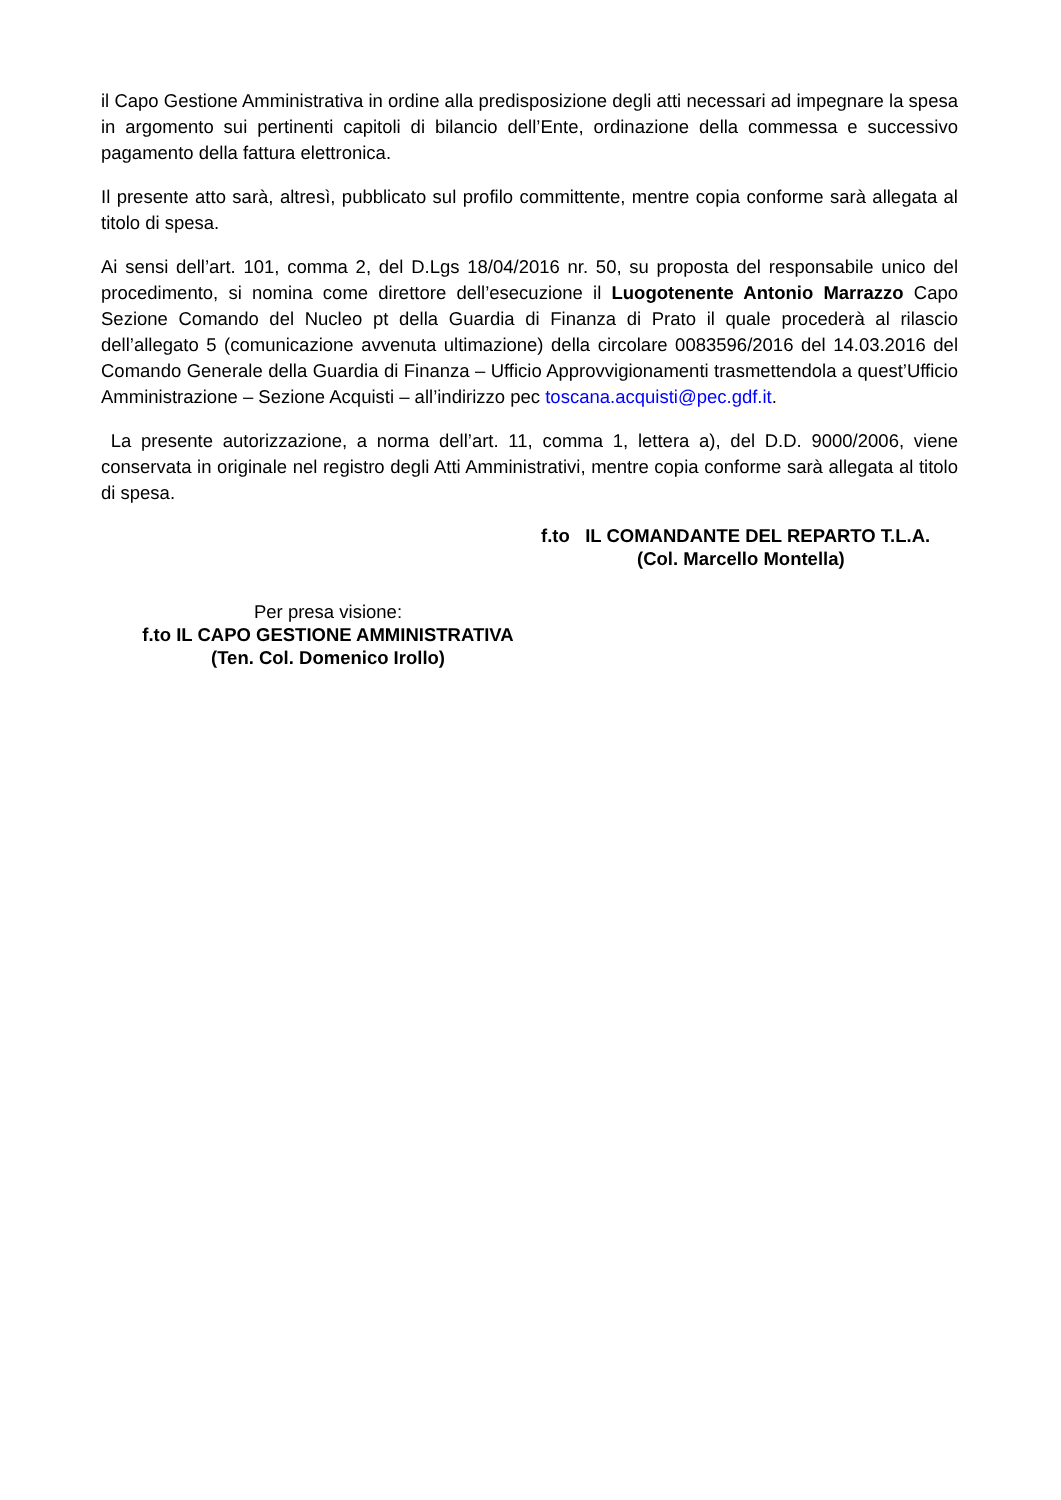il Capo Gestione Amministrativa in ordine alla predisposizione degli atti necessari ad impegnare la spesa in argomento sui pertinenti capitoli di bilancio dell’Ente, ordinazione della commessa e successivo pagamento della fattura elettronica.
Il presente atto sarà, altresì, pubblicato sul profilo committente, mentre copia conforme sarà allegata al titolo di spesa.
Ai sensi dell’art. 101, comma 2, del D.Lgs 18/04/2016 nr. 50, su proposta del responsabile unico del procedimento, si nomina come direttore dell’esecuzione il Luogotenente Antonio Marrazzo Capo Sezione Comando del Nucleo pt della Guardia di Finanza di Prato il quale procederà al rilascio dell’allegato 5 (comunicazione avvenuta ultimazione) della circolare 0083596/2016 del 14.03.2016 del Comando Generale della Guardia di Finanza – Ufficio Approvvigionamenti trasmettendola a quest’Ufficio Amministrazione – Sezione Acquisti – all’indirizzo pec toscana.acquisti@pec.gdf.it.
La presente autorizzazione, a norma dell’art. 11, comma 1, lettera a), del D.D. 9000/2006, viene conservata in originale nel registro degli Atti Amministrativi, mentre copia conforme sarà allegata al titolo di spesa.
f.to IL COMANDANTE DEL REPARTO T.L.A.
(Col. Marcello Montella)
Per presa visione:
f.to IL CAPO GESTIONE AMMINISTRATIVA
(Ten. Col. Domenico Irollo)